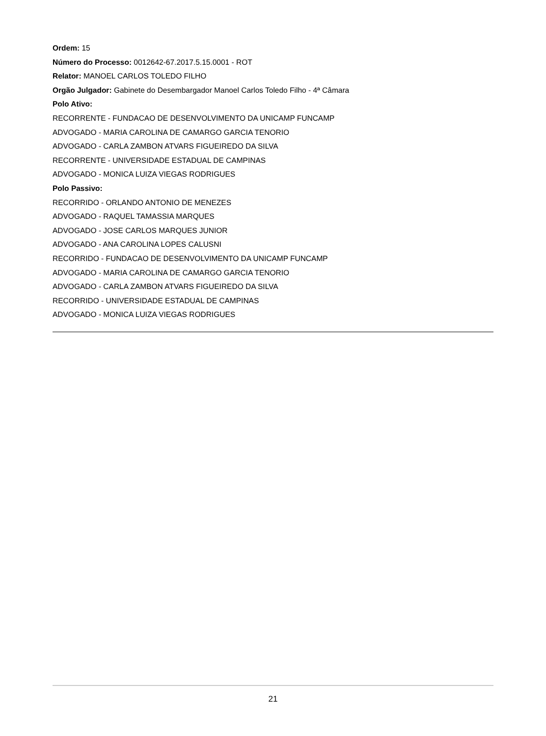Ordem: 15
Número do Processo: 0012642-67.2017.5.15.0001 - ROT
Relator: MANOEL CARLOS TOLEDO FILHO
Orgão Julgador: Gabinete do Desembargador Manoel Carlos Toledo Filho - 4ª Câmara
Polo Ativo:
RECORRENTE - FUNDACAO DE DESENVOLVIMENTO DA UNICAMP FUNCAMP
ADVOGADO - MARIA CAROLINA DE CAMARGO GARCIA TENORIO
ADVOGADO - CARLA ZAMBON ATVARS FIGUEIREDO DA SILVA
RECORRENTE - UNIVERSIDADE ESTADUAL DE CAMPINAS
ADVOGADO - MONICA LUIZA VIEGAS RODRIGUES
Polo Passivo:
RECORRIDO - ORLANDO ANTONIO DE MENEZES
ADVOGADO - RAQUEL TAMASSIA MARQUES
ADVOGADO - JOSE CARLOS MARQUES JUNIOR
ADVOGADO - ANA CAROLINA LOPES CALUSNI
RECORRIDO - FUNDACAO DE DESENVOLVIMENTO DA UNICAMP FUNCAMP
ADVOGADO - MARIA CAROLINA DE CAMARGO GARCIA TENORIO
ADVOGADO - CARLA ZAMBON ATVARS FIGUEIREDO DA SILVA
RECORRIDO - UNIVERSIDADE ESTADUAL DE CAMPINAS
ADVOGADO - MONICA LUIZA VIEGAS RODRIGUES
21